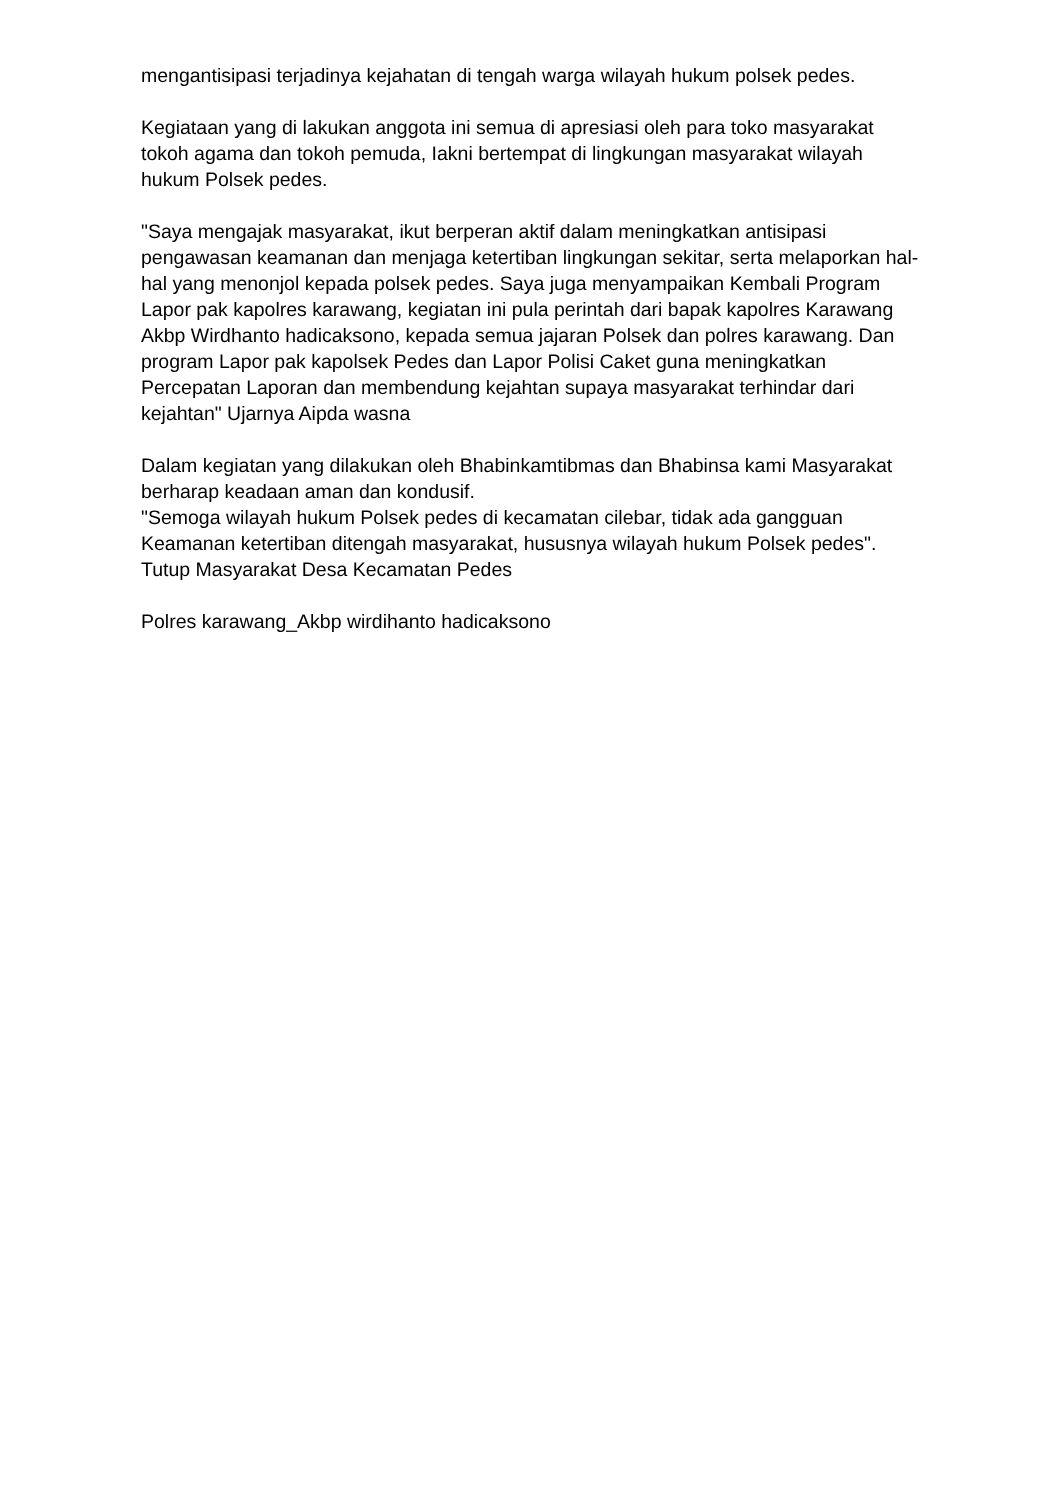mengantisipasi terjadinya kejahatan di tengah warga wilayah hukum polsek pedes.
Kegiataan yang di lakukan anggota ini semua di apresiasi oleh para toko masyarakat tokoh agama dan tokoh pemuda, Iakni bertempat di lingkungan masyarakat wilayah hukum Polsek pedes.
"Saya mengajak masyarakat, ikut berperan aktif dalam meningkatkan antisipasi pengawasan keamanan dan menjaga ketertiban lingkungan sekitar, serta melaporkan hal-hal yang menonjol kepada polsek pedes. Saya juga menyampaikan Kembali Program Lapor pak kapolres karawang, kegiatan ini pula perintah dari bapak kapolres Karawang Akbp Wirdhanto hadicaksono, kepada semua jajaran Polsek dan polres karawang. Dan program Lapor pak kapolsek Pedes dan Lapor Polisi Caket guna meningkatkan Percepatan Laporan dan membendung kejahtan supaya masyarakat terhindar dari kejahtan" Ujarnya Aipda wasna
Dalam kegiatan yang dilakukan oleh Bhabinkamtibmas dan Bhabinsa kami Masyarakat berharap keadaan aman dan kondusif.
"Semoga wilayah hukum Polsek pedes di kecamatan cilebar, tidak ada gangguan Keamanan ketertiban ditengah masyarakat, hususnya wilayah hukum Polsek pedes". Tutup Masyarakat Desa Kecamatan Pedes
Polres karawang_Akbp wirdihanto hadicaksono